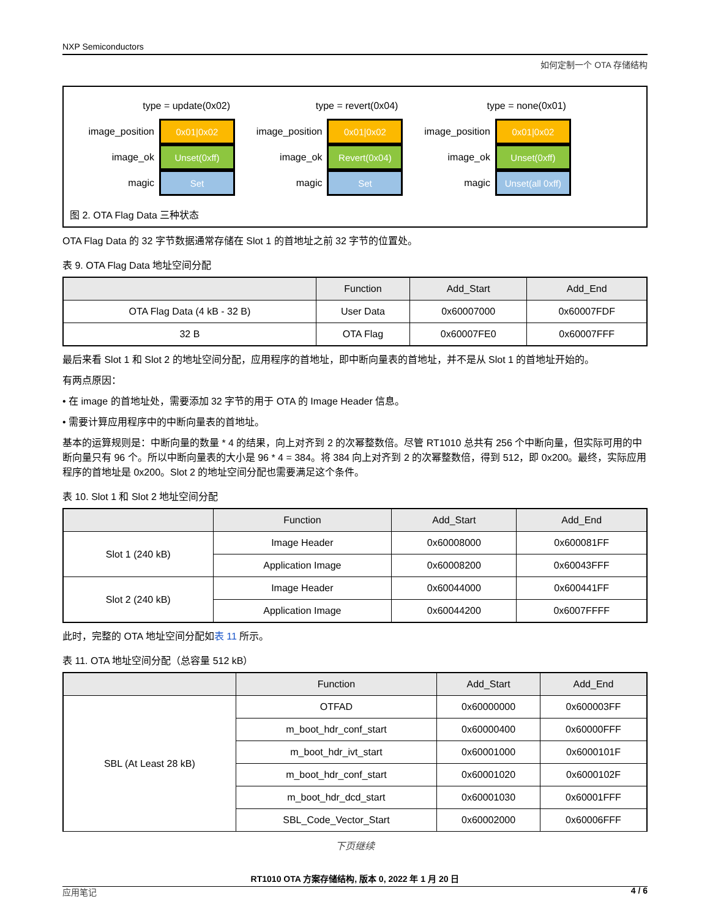NXP Semiconductors
如何定制一个 OTA 存储结构
type = update(0x02)
image_position
0x01|0x02
image_ok
Unset(0xff)
magic
Set
type = revert(0x04)
image_position
0x01|0x02
image_ok
Revert(0x04)
magic
Set
type = none(0x01)
image_position
0x01|0x02
image_ok
Unset(0xff)
magic
Unset(all 0xff)
图 2. OTA Flag Data 三种状态
OTA Flag Data 的 32 字节数据通常存储在 Slot 1 的首地址之前 32 字节的位置处。
表 9. OTA Flag Data 地址空间分配
| | Function | Add_Start | Add_End |
| --- | --- | --- | --- |
| OTA Flag Data (4 kB - 32 B) | User Data | 0x60007000 | 0x60007FDF |
| 32 B | OTA Flag | 0x60007FE0 | 0x60007FFF |
最后来看 Slot 1 和 Slot 2 的地址空间分配，应用程序的首地址，即中断向量表的首地址，并不是从 Slot 1 的首地址开始的。
有两点原因：
• 在 image 的首地址处，需要添加 32 字节的用于 OTA 的 Image Header 信息。
• 需要计算应用程序中的中断向量表的首地址。
基本的运算规则是：中断向量的数量 * 4 的结果，向上对齐到 2 的次幂整数倍。尽管 RT1010 总共有 256 个中断向量，但实际可用的中断向量只有 96 个。所以中断向量表的大小是 96 * 4 = 384。将 384 向上对齐到 2 的次幂整数倍，得到 512，即 0x200。最终，实际应用程序的首地址是 0x200。Slot 2 的地址空间分配也需要满足这个条件。
表 10. Slot 1 和 Slot 2 地址空间分配
| | Function | Add_Start | Add_End |
| --- | --- | --- | --- |
| Slot 1 (240 kB) | Image Header | 0x60008000 | 0x600081FF |
| | Application Image | 0x60008200 | 0x60043FFF |
| Slot 2 (240 kB) | Image Header | 0x60044000 | 0x600441FF |
| | Application Image | 0x60044200 | 0x6007FFFF |
此时，完整的 OTA 地址空间分配如表 11 所示。
表 11. OTA 地址空间分配（总容量 512 kB）
| | Function | Add_Start | Add_End |
| --- | --- | --- | --- |
| SBL (At Least 28 kB) | OTFAD | 0x60000000 | 0x600003FF |
| | m_boot_hdr_conf_start | 0x60000400 | 0x60000FFF |
| | m_boot_hdr_ivt_start | 0x60001000 | 0x6000101F |
| | m_boot_hdr_conf_start | 0x60001020 | 0x6000102F |
| | m_boot_hdr_dcd_start | 0x60001030 | 0x60001FFF |
| | SBL_Code_Vector_Start | 0x60002000 | 0x60006FFF |
下页继续
RT1010 OTA 方案存储结构, 版本 0, 2022 年 1 月 20 日
应用笔记 4 / 6